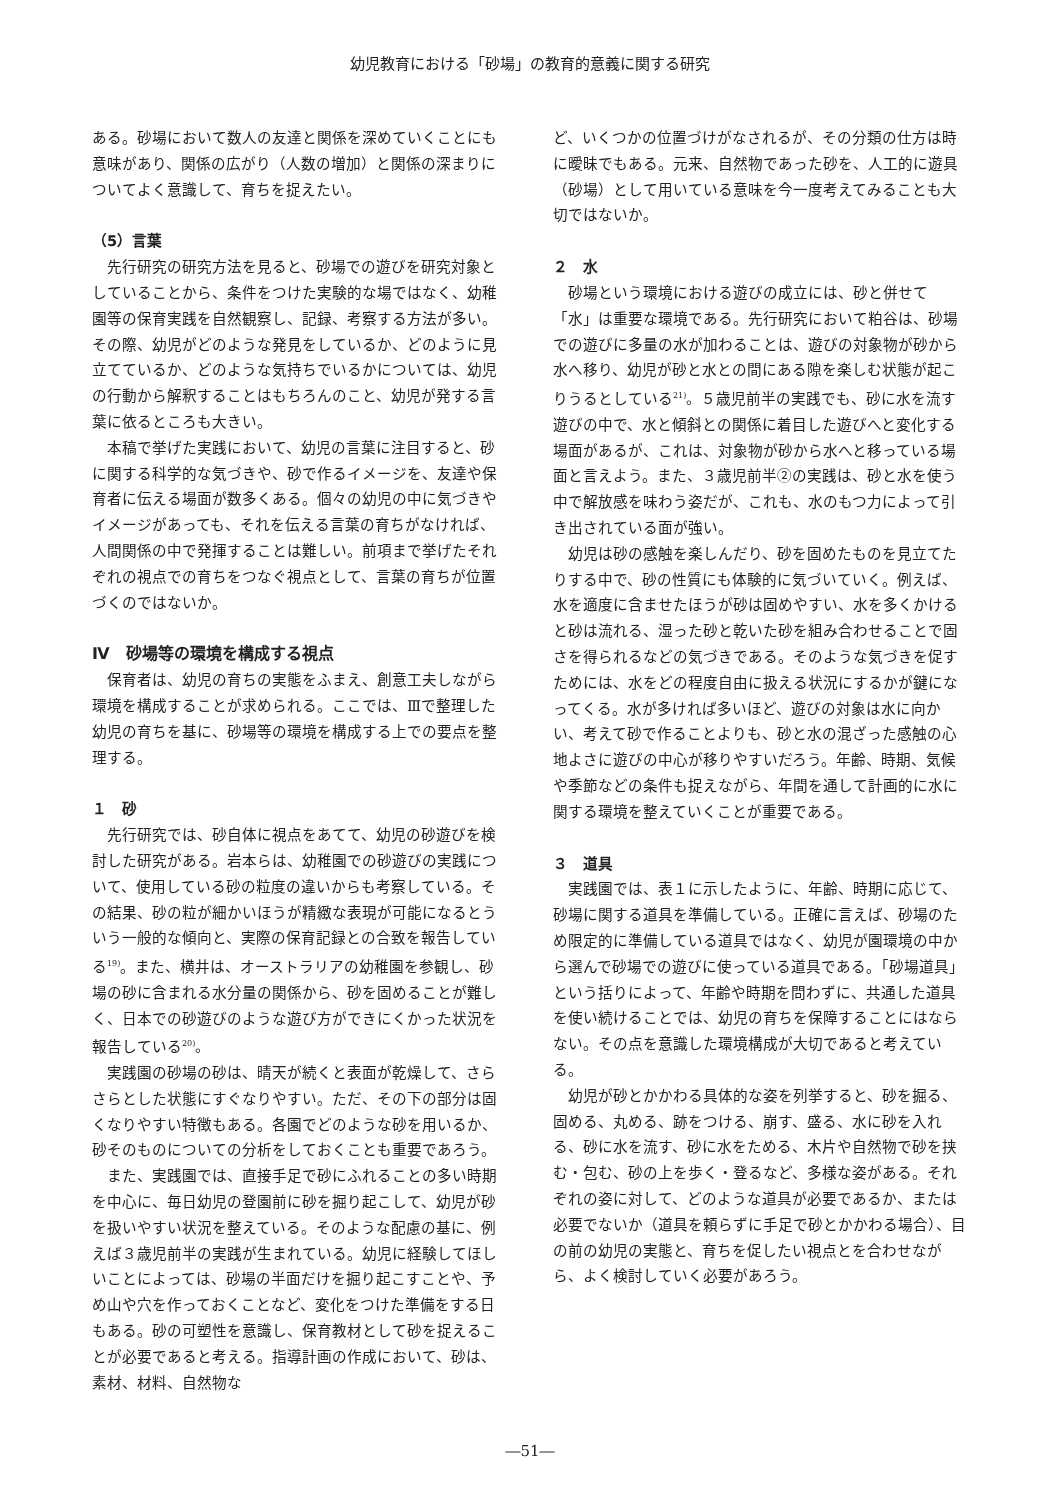幼児教育における「砂場」の教育的意義に関する研究
ある。砂場において数人の友達と関係を深めていくことにも意味があり、関係の広がり（人数の増加）と関係の深まりについてよく意識して、育ちを捉えたい。
（5）言葉
先行研究の研究方法を見ると、砂場での遊びを研究対象としていることから、条件をつけた実験的な場ではなく、幼稚園等の保育実践を自然観察し、記録、考察する方法が多い。その際、幼児がどのような発見をしているか、どのように見立てているか、どのような気持ちでいるかについては、幼児の行動から解釈することはもちろんのこと、幼児が発する言葉に依るところも大きい。
本稿で挙げた実践において、幼児の言葉に注目すると、砂に関する科学的な気づきや、砂で作るイメージを、友達や保育者に伝える場面が数多くある。個々の幼児の中に気づきやイメージがあっても、それを伝える言葉の育ちがなければ、人間関係の中で発揮することは難しい。前項まで挙げたそれぞれの視点での育ちをつなぐ視点として、言葉の育ちが位置づくのではないか。
Ⅳ　砂場等の環境を構成する視点
保育者は、幼児の育ちの実態をふまえ、創意工夫しながら環境を構成することが求められる。ここでは、Ⅲで整理した幼児の育ちを基に、砂場等の環境を構成する上での要点を整理する。
１　砂
先行研究では、砂自体に視点をあてて、幼児の砂遊びを検討した研究がある。岩本らは、幼稚園での砂遊びの実践について、使用している砂の粒度の違いからも考察している。その結果、砂の粒が細かいほうが精緻な表現が可能になるとういう一般的な傾向と、実際の保育記録との合致を報告している<sup>19)</sup>。また、横井は、オーストラリアの幼稚園を参観し、砂場の砂に含まれる水分量の関係から、砂を固めることが難しく、日本での砂遊びのような遊び方ができにくかった状況を報告している<sup>20)</sup>。
実践園の砂場の砂は、晴天が続くと表面が乾燥して、さらさらとした状態にすぐなりやすい。ただ、その下の部分は固くなりやすい特徴もある。各園でどのような砂を用いるか、砂そのものについての分析をしておくことも重要であろう。
また、実践園では、直接手足で砂にふれることの多い時期を中心に、毎日幼児の登園前に砂を掘り起こして、幼児が砂を扱いやすい状況を整えている。そのような配慮の基に、例えば３歳児前半の実践が生まれている。幼児に経験してほしいことによっては、砂場の半面だけを掘り起こすことや、予め山や穴を作っておくことなど、変化をつけた準備をする日もある。砂の可塑性を意識し、保育教材として砂を捉えることが必要であると考える。指導計画の作成において、砂は、素材、材料、自然物な
ど、いくつかの位置づけがなされるが、その分類の仕方は時に曖昧でもある。元来、自然物であった砂を、人工的に遊具（砂場）として用いている意味を今一度考えてみることも大切ではないか。
２　水
砂場という環境における遊びの成立には、砂と併せて「水」は重要な環境である。先行研究において粕谷は、砂場での遊びに多量の水が加わることは、遊びの対象物が砂から水へ移り、幼児が砂と水との間にある隙を楽しむ状態が起こりうるとしている<sup>21)</sup>。５歳児前半の実践でも、砂に水を流す遊びの中で、水と傾斜との関係に着目した遊びへと変化する場面があるが、これは、対象物が砂から水へと移っている場面と言えよう。また、３歳児前半②の実践は、砂と水を使う中で解放感を味わう姿だが、これも、水のもつ力によって引き出されている面が強い。
幼児は砂の感触を楽しんだり、砂を固めたものを見立てたりする中で、砂の性質にも体験的に気づいていく。例えば、水を適度に含ませたほうが砂は固めやすい、水を多くかけると砂は流れる、湿った砂と乾いた砂を組み合わせることで固さを得られるなどの気づきである。そのような気づきを促すためには、水をどの程度自由に扱える状況にするかが鍵になってくる。水が多ければ多いほど、遊びの対象は水に向かい、考えて砂で作ることよりも、砂と水の混ざった感触の心地よさに遊びの中心が移りやすいだろう。年齢、時期、気候や季節などの条件も捉えながら、年間を通して計画的に水に関する環境を整えていくことが重要である。
３　道具
実践園では、表１に示したように、年齢、時期に応じて、砂場に関する道具を準備している。正確に言えば、砂場のため限定的に準備している道具ではなく、幼児が園環境の中から選んで砂場での遊びに使っている道具である。「砂場道具」という括りによって、年齢や時期を問わずに、共通した道具を使い続けることでは、幼児の育ちを保障することにはならない。その点を意識した環境構成が大切であると考えている。
幼児が砂とかかわる具体的な姿を列挙すると、砂を掘る、固める、丸める、跡をつける、崩す、盛る、水に砂を入れる、砂に水を流す、砂に水をためる、木片や自然物で砂を挟む・包む、砂の上を歩く・登るなど、多様な姿がある。それぞれの姿に対して、どのような道具が必要であるか、または必要でないか（道具を頼らずに手足で砂とかかわる場合）、目の前の幼児の実態と、育ちを促したい視点とを合わせながら、よく検討していく必要があろう。
―51―